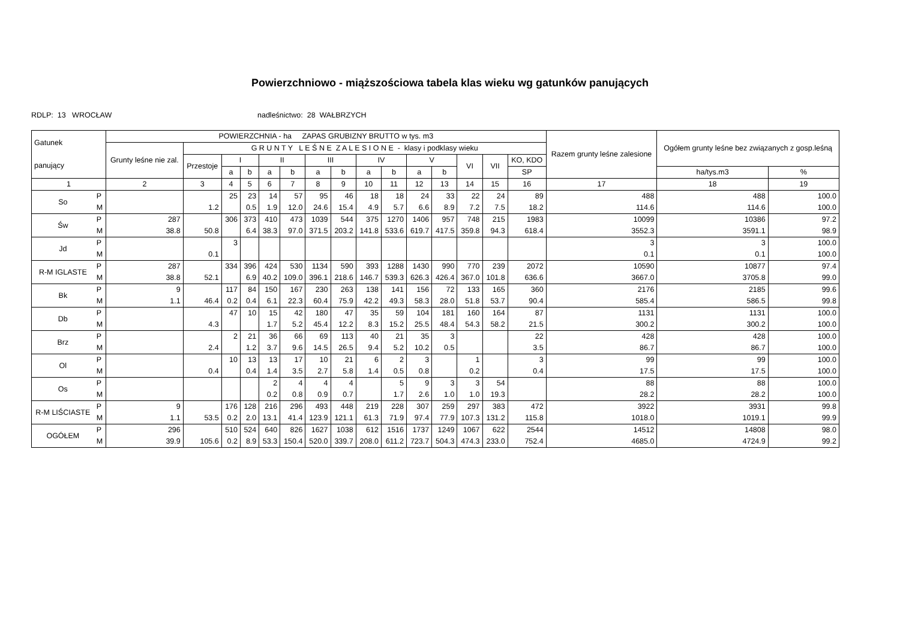Powierzchniowo - miąższościowa tabela klas wieku wg gatunków panujących
RDLP: 13 WROCŁAW nadleśnictwo: 28 WAŁBRZYCH
| Gatunek panujący | | POWIERZCHNIA - ha ZAPAS GRUBIZNY BRUTTO w tys. m3 | | | | | | | | | | | | | | | Razem grunty leśne zalesione | Ogółem grunty leśne bez związanych z gosp.leśną | |
| --- | --- | --- | --- | --- | --- | --- | --- | --- | --- | --- | --- | --- | --- | --- | --- | --- | --- | --- | --- |
| | | Grunty leśne nie zal. | G R U N T Y L E Ś N E Z A L E S I O N E - klasy i podklasy wieku | | | | | | | | | | | | | | | | |
| | | | Przestoje | I | | II | | III | | IV | | V | | VI | VII | KO, KDO | | | |
| | | | | a | b | a | b | a | b | a | b | a | b | | | SP | | ha/tys.m3 | % |
| 1 | | 2 | 3 | 4 | 5 | 6 | 7 | 8 | 9 | 10 | 11 | 12 | 13 | 14 | 15 | 16 | 17 | 18 | 19 |
| So | P M | | 1.2 | 25 | 23 0.5 | 14 1.9 | 57 12.0 | 95 24.6 | 46 15.4 | 18 4.9 | 18 5.7 | 24 6.6 | 33 8.9 | 22 7.2 | 24 7.5 | 89 18.2 | 488 114.6 | 488 114.6 | 100.0 100.0 |
| Św | P M | 287 38.8 | 50.8 | 306 | 373 6.4 | 410 38.3 | 473 97.0 | 1039 371.5 | 544 203.2 | 375 141.8 | 1270 533.6 | 1406 619.7 | 957 417.5 | 748 359.8 | 215 94.3 | 1983 618.4 | 10099 3552.3 | 10386 3591.1 | 97.2 98.9 |
| Jd | P M | | 0.1 | 3 | | | | | | | | | | | | | 3 0.1 | 3 0.1 | 100.0 100.0 |
| R-M IGLASTE | P M | 287 38.8 | 52.1 | 334 | 396 6.9 | 424 40.2 | 530 109.0 | 1134 396.1 | 590 218.6 | 393 146.7 | 1288 539.3 | 1430 626.3 | 990 426.4 | 770 367.0 | 239 101.8 | 2072 636.6 | 10590 3667.0 | 10877 3705.8 | 97.4 99.0 |
| Bk | P M | 9 1.1 | 46.4 | 117 0.2 | 84 0.4 | 150 6.1 | 167 22.3 | 230 60.4 | 263 75.9 | 138 42.2 | 141 49.3 | 156 58.3 | 72 28.0 | 133 51.8 | 165 53.7 | 360 90.4 | 2176 585.4 | 2185 586.5 | 99.6 99.8 |
| Db | P M | | 4.3 | 47 | 10 | 15 1.7 | 42 5.2 | 180 45.4 | 47 12.2 | 35 8.3 | 59 15.2 | 104 25.5 | 181 48.4 | 160 54.3 | 164 58.2 | 87 21.5 | 1131 300.2 | 1131 300.2 | 100.0 100.0 |
| Brz | P M | | 2.4 | 2 | 21 1.2 | 36 3.7 | 66 9.6 | 69 14.5 | 113 26.5 | 40 9.4 | 21 5.2 | 35 10.2 | 3 0.5 | | | 22 3.5 | 428 86.7 | 428 86.7 | 100.0 100.0 |
| Ol | P M | | 0.4 | 10 | 13 0.4 | 13 1.4 | 17 3.5 | 10 2.7 | 21 5.8 | 6 1.4 | 2 0.5 | 3 0.8 | | 1 0.2 | | 3 0.4 | 99 17.5 | 99 17.5 | 100.0 100.0 |
| Os | P M | | | | | 2 0.2 | 4 0.8 | 4 0.9 | 4 0.7 | | 5 1.7 | 9 2.6 | 3 1.0 | 3 1.0 | 54 19.3 | | 88 28.2 | 88 28.2 | 100.0 100.0 |
| R-M LIŚCIASTE | P M | 9 1.1 | 53.5 | 176 0.2 | 128 2.0 | 216 13.1 | 296 41.4 | 493 123.9 | 448 121.1 | 219 61.3 | 228 71.9 | 307 97.4 | 259 77.9 | 297 107.3 | 383 131.2 | 472 115.8 | 3922 1018.0 | 3931 1019.1 | 99.8 99.9 |
| OGÓŁEM | P M | 296 39.9 | 105.6 | 510 0.2 | 524 8.9 | 640 53.3 | 826 150.4 | 1627 520.0 | 1038 339.7 | 612 208.0 | 1516 611.2 | 1737 723.7 | 1249 504.3 | 1067 474.3 | 622 233.0 | 2544 752.4 | 14512 4685.0 | 14808 4724.9 | 98.0 99.2 |